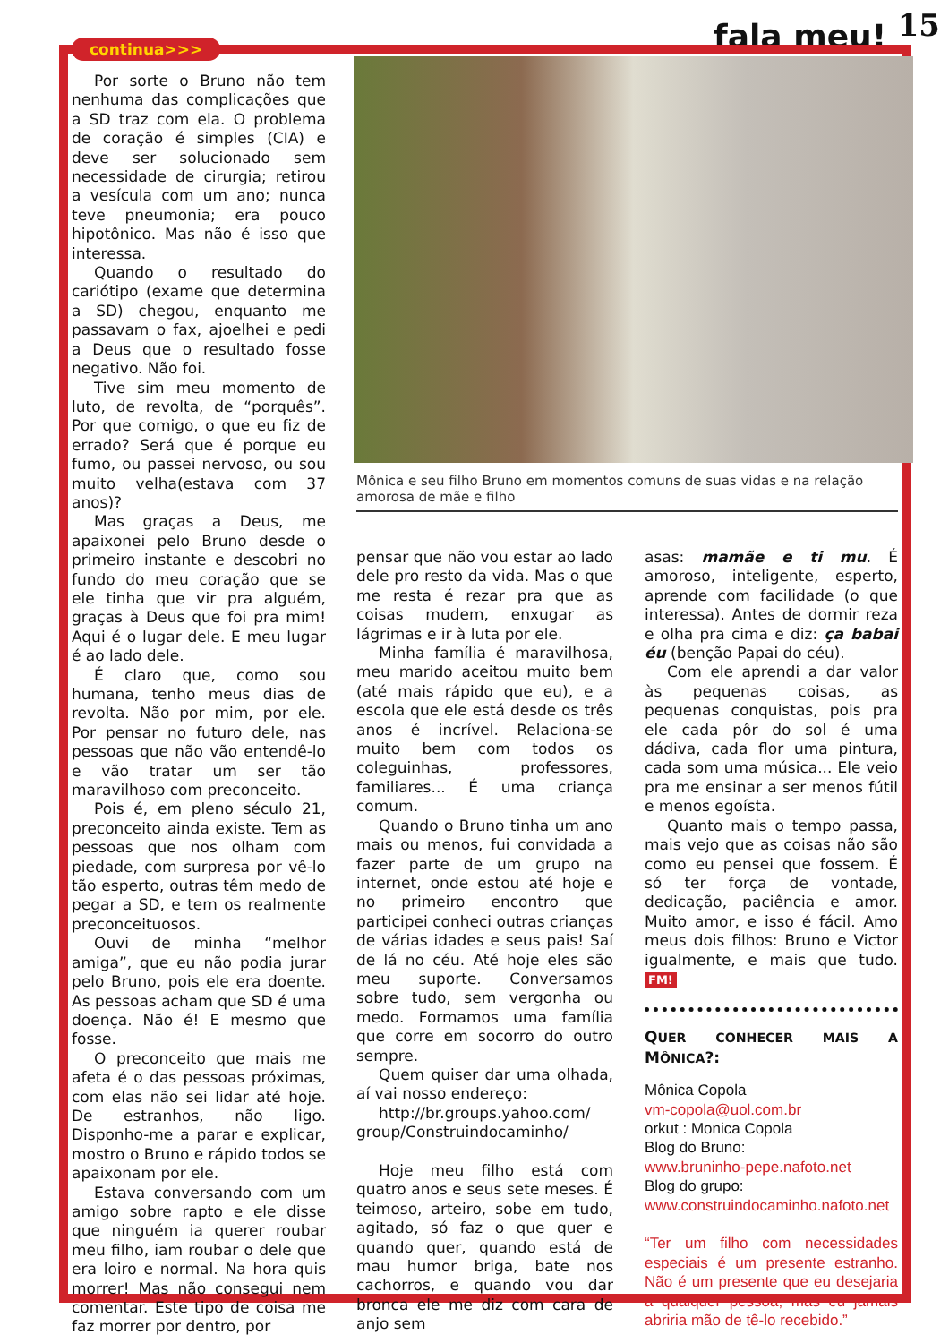fala meu! <sup>15</sup>
continua>>>
Por sorte o Bruno não tem nenhuma das complicações que a SD traz com ela. O problema de coração é simples (CIA) e deve ser solucionado sem necessidade de cirurgia; retirou a vesícula com um ano; nunca teve pneumonia; era pouco hipotônico. Mas não é isso que interessa.
Quando o resultado do cariótipo (exame que determina a SD) chegou, enquanto me passavam o fax, ajoelhei e pedi a Deus que o resultado fosse negativo. Não foi.
Tive sim meu momento de luto, de revolta, de “porquês”. Por que comigo, o que eu fiz de errado? Será que é porque eu fumo, ou passei nervoso, ou sou muito velha(estava com 37 anos)?
Mas graças a Deus, me apaixonei pelo Bruno desde o primeiro instante e descobri no fundo do meu coração que se ele tinha que vir pra alguém, graças à Deus que foi pra mim! Aqui é o lugar dele. E meu lugar é ao lado dele.
É claro que, como sou humana, tenho meus dias de revolta. Não por mim, por ele. Por pensar no futuro dele, nas pessoas que não vão entendê-lo e vão tratar um ser tão maravilhoso com preconceito.
Pois é, em pleno século 21, preconceito ainda existe. Tem as pessoas que nos olham com piedade, com surpresa por vê-lo tão esperto, outras têm medo de pegar a SD, e tem os realmente preconceituosos.
Ouvi de minha “melhor amiga”, que eu não podia jurar pelo Bruno, pois ele era doente. As pessoas acham que SD é uma doença. Não é! E mesmo que fosse.
O preconceito que mais me afeta é o das pessoas próximas, com elas não sei lidar até hoje. De estranhos, não ligo. Disponho-me a parar e explicar, mostro o Bruno e rápido todos se apaixonam por ele.
Estava conversando com um amigo sobre rapto e ele disse que ninguém ia querer roubar meu filho, iam roubar o dele que era loiro e normal. Na hora quis morrer! Mas não consegui nem comentar. Este tipo de coisa me faz morrer por dentro, por
Mônica e seu filho Bruno em momentos comuns de suas vidas e na relação amorosa de mãe e filho
pensar que não vou estar ao lado dele pro resto da vida. Mas o que me resta é rezar pra que as coisas mudem, enxugar as lágrimas e ir à luta por ele.
Minha família é maravilhosa, meu marido aceitou muito bem (até mais rápido que eu), e a escola que ele está desde os três anos é incrível. Relaciona-se muito bem com todos os coleguinhas, professores, familiares... É uma criança comum.
Quando o Bruno tinha um ano mais ou menos, fui convidada a fazer parte de um grupo na internet, onde estou até hoje e no primeiro encontro que participei conheci outras crianças de várias idades e seus pais! Saí de lá no céu. Até hoje eles são meu suporte. Conversamos sobre tudo, sem vergonha ou medo. Formamos uma família que corre em socorro do outro sempre.
Quem quiser dar uma olhada, aí vai nosso endereço:
http://br.groups.yahoo.com/ group/Construindocaminho/
Hoje meu filho está com quatro anos e seus sete meses. É teimoso, arteiro, sobe em tudo, agitado, só faz o que quer e quando quer, quando está de mau humor briga, bate nos cachorros, e quando vou dar bronca ele me diz com cara de anjo sem
asas: mamãe e ti mu. É amoroso, inteligente, esperto, aprende com facilidade (o que interessa). Antes de dormir reza e olha pra cima e diz: ça babai éu (benção Papai do céu).
Com ele aprendi a dar valor às pequenas coisas, as pequenas conquistas, pois pra ele cada pôr do sol é uma dádiva, cada flor uma pintura, cada som uma música... Ele veio pra me ensinar a ser menos fútil e menos egoísta.
Quanto mais o tempo passa, mais vejo que as coisas não são como eu pensei que fossem. É só ter força de vontade, dedicação, paciência e amor. Muito amor, e isso é fácil. Amo meus dois filhos: Bruno e Victor igualmente, e mais que tudo. FM!
QUER CONHECER MAIS A MÔNICA?:
Mônica Copola
vm-copola@uol.com.br
orkut : Monica Copola
Blog do Bruno:
www.bruninho-pepe.nafoto.net
Blog do grupo:
www.construindocaminho.nafoto.net
“Ter um filho com necessidades especiais é um presente estranho. Não é um presente que eu desejaria a qualquer pessoa, mas eu jamais abriria mão de tê-lo recebido.”